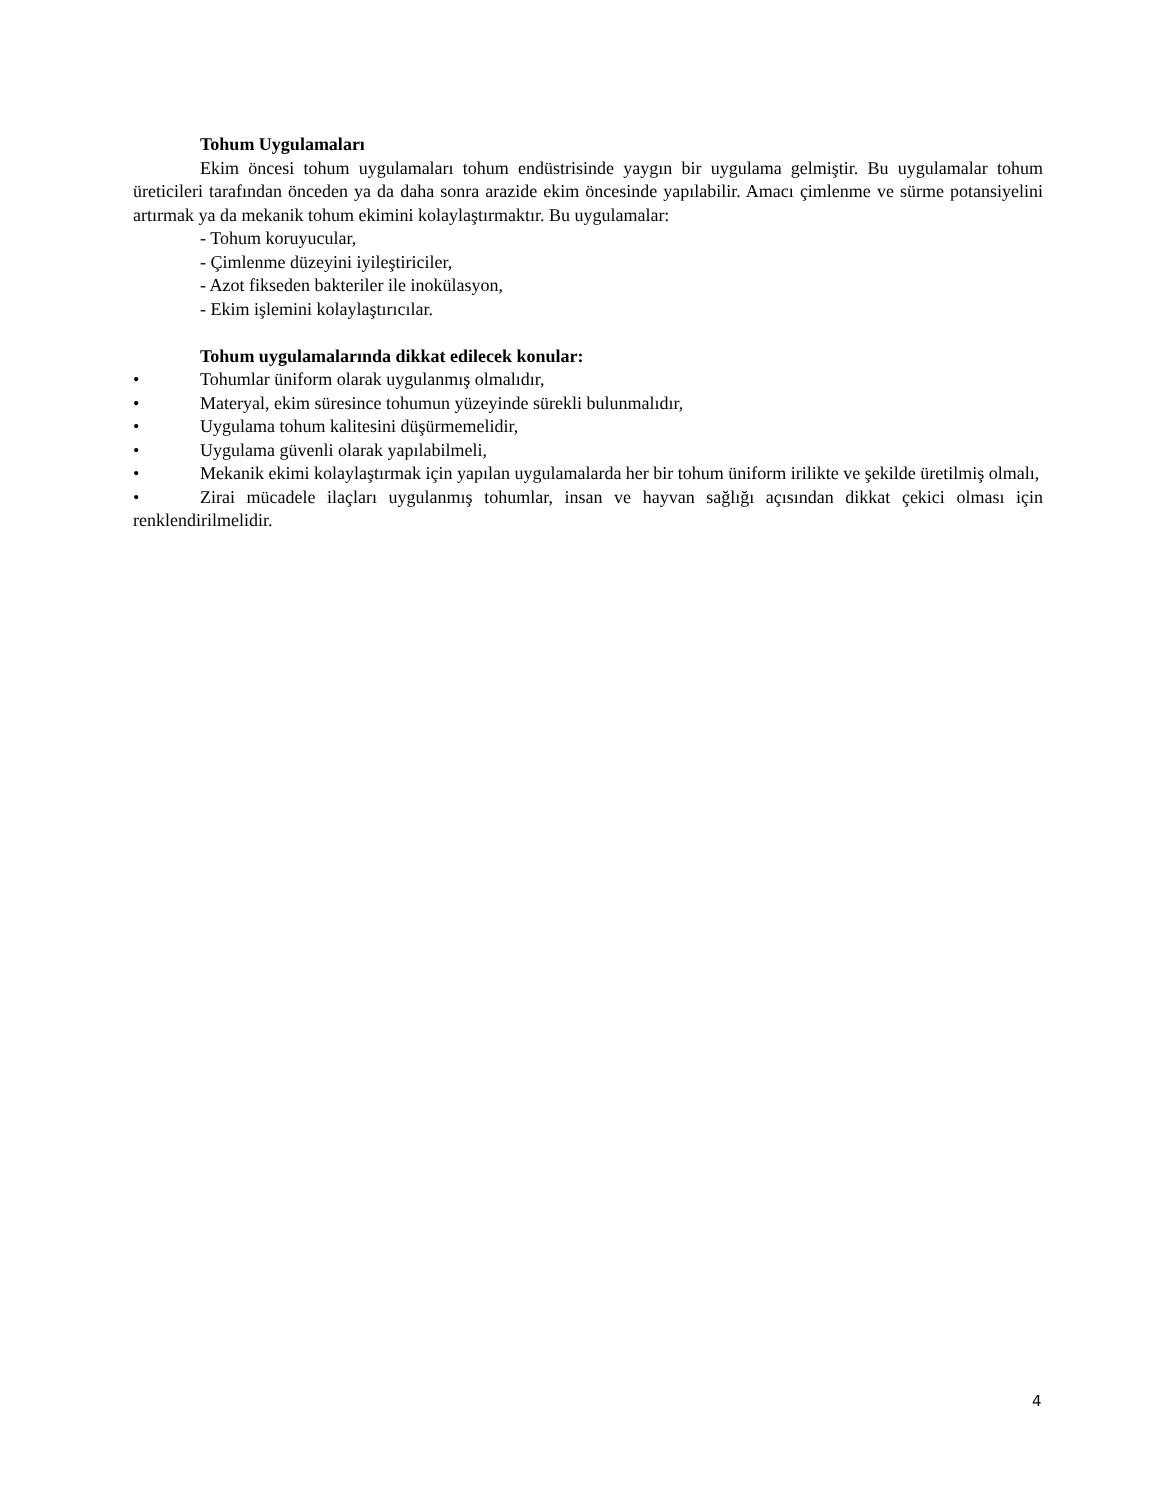Tohum Uygulamaları
Ekim öncesi tohum uygulamaları tohum endüstrisinde yaygın bir uygulama gelmiştir. Bu uygulamalar tohum üreticileri tarafından önceden ya da daha sonra arazide ekim öncesinde yapılabilir. Amacı çimlenme ve sürme potansiyelini artırmak ya da mekanik tohum ekimini kolaylaştırmaktır. Bu uygulamalar:
- Tohum koruyucular,
- Çimlenme düzeyini iyileştiriciler,
- Azot fikseden bakteriler ile inokülasyon,
- Ekim işlemini kolaylaştırıcılar.
Tohum uygulamalarında dikkat edilecek konular:
• Tohumlar üniform olarak uygulanmış olmalıdır,
• Materyal, ekim süresince tohumun yüzeyinde sürekli bulunmalıdır,
• Uygulama tohum kalitesini düşürmemelidir,
• Uygulama güvenli olarak yapılabilmeli,
• Mekanik ekimi kolaylaştırmak için yapılan uygulamalarda her bir tohum üniform irilikte ve şekilde üretilmiş olmalı,
• Zirai mücadele ilaçları uygulanmış tohumlar, insan ve hayvan sağlığı açısından dikkat çekici olması için renklendirilmelidir.
4